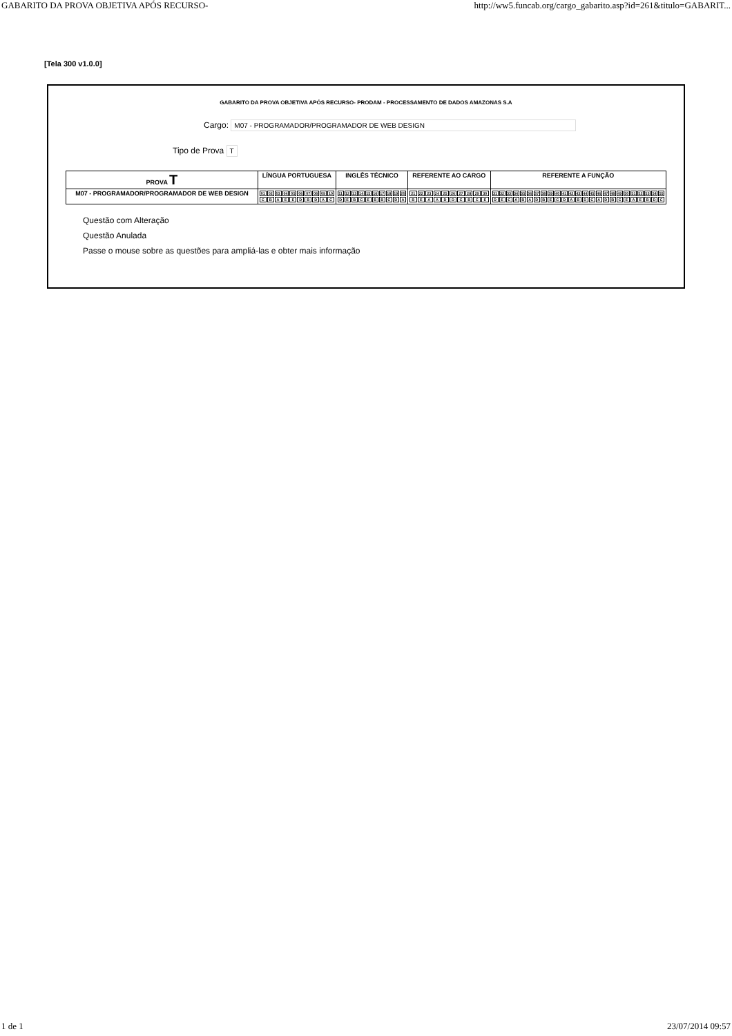GABARITO DA PROVA OBJETIVA APÓS RECURSO- http://ww5.funcab.org/cargo_gabarito.asp?id=261&titulo=GABARIT...
[Tela 300 v1.0.0]
GABARITO DA PROVA OBJETIVA APÓS RECURSO- PRODAM - PROCESSAMENTO DE DADOS AMAZONAS S.A
Cargo: M07 - PROGRAMADOR/PROGRAMADOR DE WEB DESIGN
Tipo de Prova T
| PROVA T | LÍNGUA PORTUGUESA | INGLÊS TÉCNICO | REFERENTE AO CARGO | REFERENTE A FUNÇÃO |
| --- | --- | --- | --- | --- |
| M07 - PROGRAMADOR/PROGRAMADOR DE WEB DESIGN | / 01 / 02 / 03 / 04 / 05 / 06 / 07 / 08 / 09 / 10 / / C / B / A / E / E / D / B / D / A / C / | / 11 / 12 / 13 / 14 / 15 / 16 / 17 / 18 / 19 / 20 / / D / E / B / C / E / B / B / C / D / A / | / 21 / 22 / 23 / 24 / 25 / 26 / 27 / 28 / 29 / 30 / / B / E / A / A / D / D / C / B / C / E / | / 31 / 32 / 33 / 34 / 35 / 36 / 37 / 38 / 39 / 40 / 41 / 42 / 43 / 44 / 45 / 46 / 47 / 48 / 49 / 50 / 51 / 52 / 53 / 54 / 55 / / D / E / C / A / B / A / D / B / E / C / D / A / B / D / C / A / D / B / C / E / A / E / B / D / C / |
Questão com Alteração
Questão Anulada
Passe o mouse sobre as questões para ampliá-las e obter mais informação
1 de 1 23/07/2014 09:57